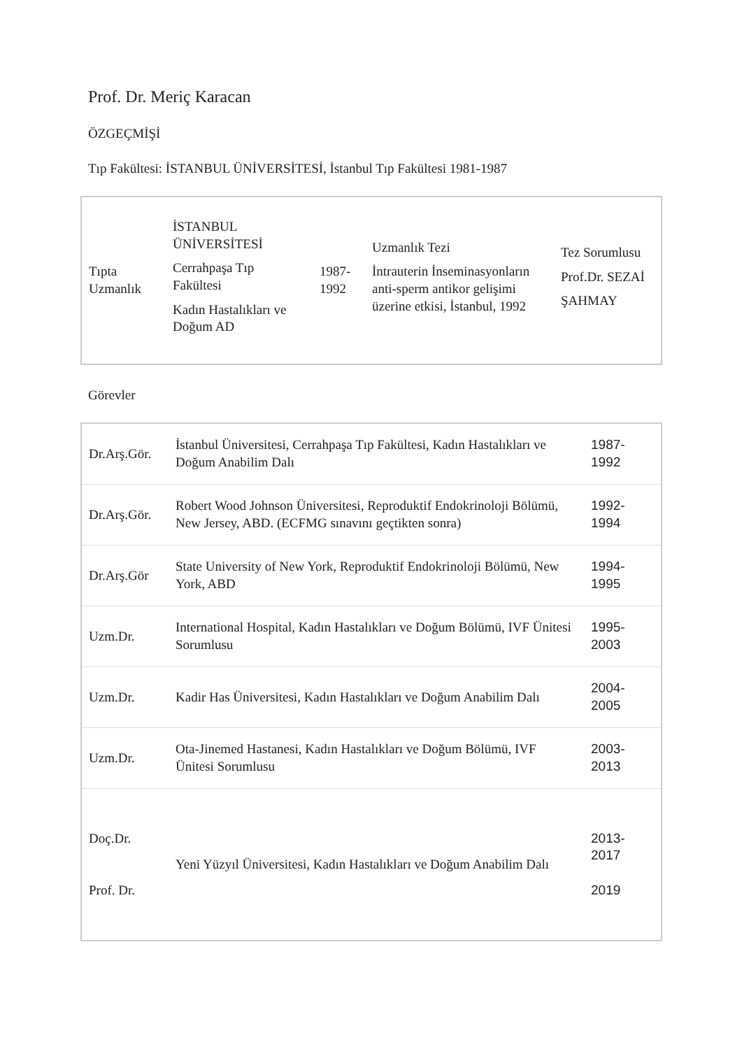Prof. Dr. Meriç Karacan
ÖZGEÇMİŞİ
Tıp Fakültesi: İSTANBUL ÜNİVERSİTESİ, İstanbul Tıp Fakültesi 1981-1987
| Tıpta Uzmanlık | İSTANBUL ÜNİVERSİTESİ Cerrahpaşa Tıp Fakültesi Kadın Hastalıkları ve Doğum AD | 1987- 1992 | Uzmanlık Tezi İntrauterin İnseminasyonların anti-sperm antikor gelişimi üzerine etkisi, İstanbul, 1992 | Tez Sorumlusu Prof.Dr. SEZAİ ŞAHMAY |
Görevler
| Dr.Arş.Gör. | İstanbul Üniversitesi, Cerrahpaşa Tıp Fakültesi, Kadın Hastalıkları ve Doğum Anabilim Dalı | 1987- 1992 |
| Dr.Arş.Gör. | Robert Wood Johnson Üniversitesi, Reproduktif Endokrinoloji Bölümü, New Jersey, ABD. (ECFMG sınavını geçtikten sonra) | 1992- 1994 |
| Dr.Arş.Gör | State University of New York, Reproduktif Endokrinoloji Bölümü, New York, ABD | 1994- 1995 |
| Uzm.Dr. | International Hospital, Kadın Hastalıkları ve Doğum Bölümü, IVF Ünitesi Sorumlusu | 1995- 2003 |
| Uzm.Dr. | Kadir Has Üniversitesi, Kadın Hastalıkları ve Doğum Anabilim Dalı | 2004- 2005 |
| Uzm.Dr. | Ota-Jinemed Hastanesi, Kadın Hastalıkları ve Doğum Bölümü, IVF Ünitesi Sorumlusu | 2003- 2013 |
| Doç.Dr. Prof. Dr. | Yeni Yüzyıl Üniversitesi, Kadın Hastalıkları ve Doğum Anabilim Dalı | 2013- 2017 2019 |